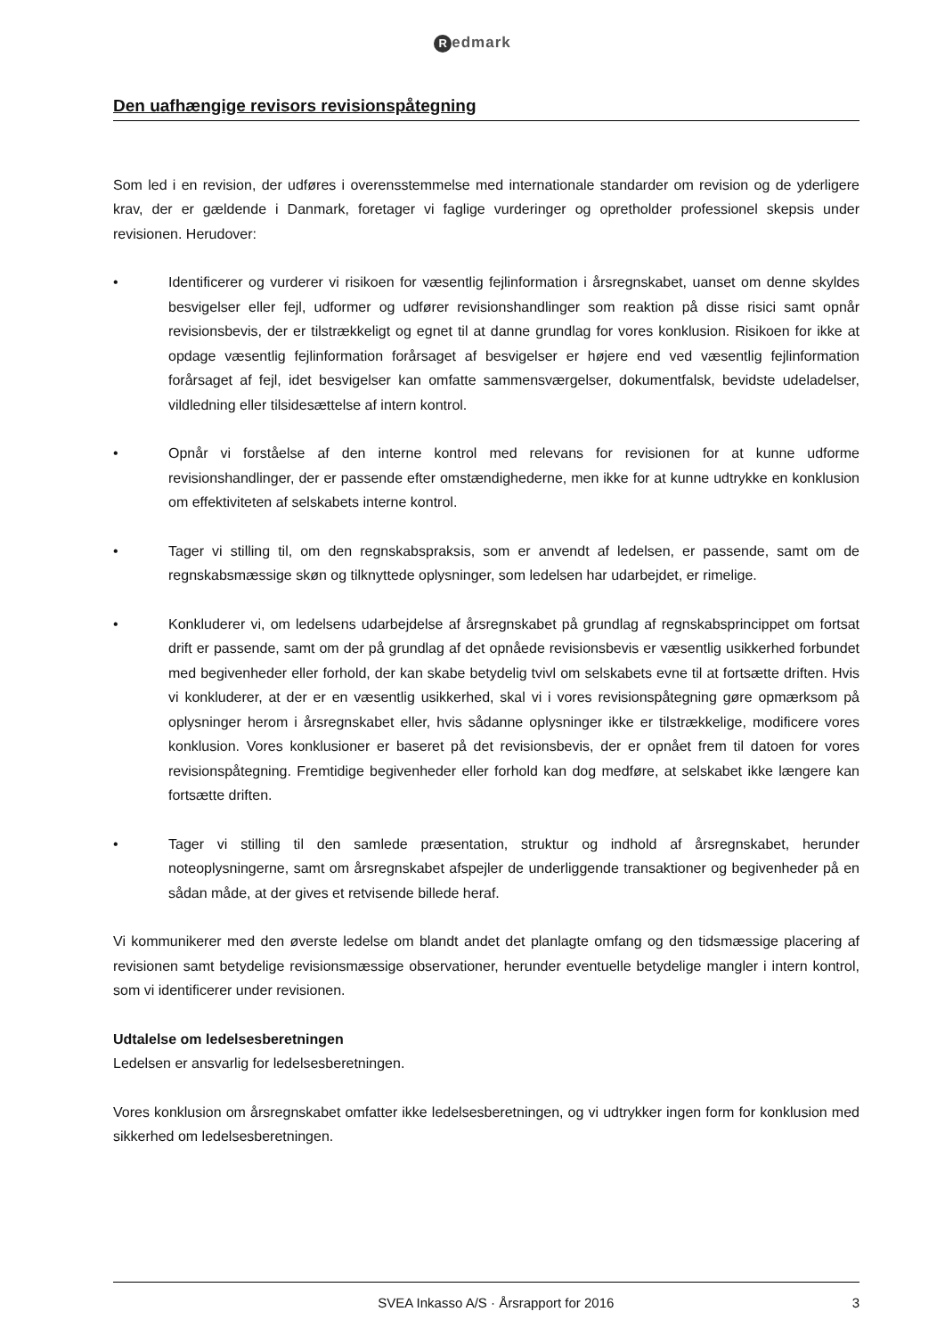Redmark
Den uafhængige revisors revisionspåtegning
Som led i en revision, der udføres i overensstemmelse med internationale standarder om revision og de yderligere krav, der er gældende i Danmark, foretager vi faglige vurderinger og opretholder professionel skepsis under revisionen. Herudover:
• Identificerer og vurderer vi risikoen for væsentlig fejlinformation i årsregnskabet, uanset om denne skyldes besvigelser eller fejl, udformer og udfører revisionshandlinger som reaktion på disse risici samt opnår revisionsbevis, der er tilstrækkeligt og egnet til at danne grundlag for vores konklusion. Risikoen for ikke at opdage væsentlig fejlinformation forårsaget af besvigelser er højere end ved væsentlig fejlinformation forårsaget af fejl, idet besvigelser kan omfatte sammensværgelser, dokumentfalsk, bevidste udeladelser, vildledning eller tilsidesættelse af intern kontrol.
• Opnår vi forståelse af den interne kontrol med relevans for revisionen for at kunne udforme revisionshandlinger, der er passende efter omstændighederne, men ikke for at kunne udtrykke en konklusion om effektiviteten af selskabets interne kontrol.
• Tager vi stilling til, om den regnskabspraksis, som er anvendt af ledelsen, er passende, samt om de regnskabsmæssige skøn og tilknyttede oplysninger, som ledelsen har udarbejdet, er rimelige.
• Konkluderer vi, om ledelsens udarbejdelse af årsregnskabet på grundlag af regnskabsprincippet om fortsat drift er passende, samt om der på grundlag af det opnåede revisionsbevis er væsentlig usikkerhed forbundet med begivenheder eller forhold, der kan skabe betydelig tvivl om selskabets evne til at fortsætte driften. Hvis vi konkluderer, at der er en væsentlig usikkerhed, skal vi i vores revisionspåtegning gøre opmærksom på oplysninger herom i årsregnskabet eller, hvis sådanne oplysninger ikke er tilstrækkelige, modificere vores konklusion. Vores konklusioner er baseret på det revisionsbevis, der er opnået frem til datoen for vores revisionspåtegning. Fremtidige begivenheder eller forhold kan dog medføre, at selskabet ikke længere kan fortsætte driften.
• Tager vi stilling til den samlede præsentation, struktur og indhold af årsregnskabet, herunder noteoplysningerne, samt om årsregnskabet afspejler de underliggende transaktioner og begivenheder på en sådan måde, at der gives et retvisende billede heraf.
Vi kommunikerer med den øverste ledelse om blandt andet det planlagte omfang og den tidsmæssige placering af revisionen samt betydelige revisionsmæssige observationer, herunder eventuelle betydelige mangler i intern kontrol, som vi identificerer under revisionen.
Udtalelse om ledelsesberetningen
Ledelsen er ansvarlig for ledelsesberetningen.
Vores konklusion om årsregnskabet omfatter ikke ledelsesberetningen, og vi udtrykker ingen form for konklusion med sikkerhed om ledelsesberetningen.
SVEA Inkasso A/S · Årsrapport for 2016 3